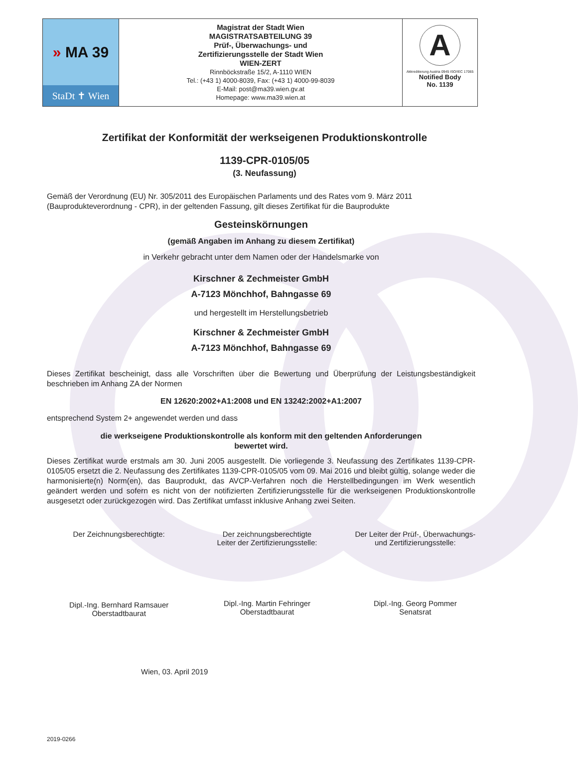» MA 39
StaDt ✝ Wien
Magistrat der Stadt Wien
MAGISTRATSABTEILUNG 39
Prüf-, Überwachungs- und
Zertifizierungsstelle der Stadt Wien
WIEN-ZERT
Rinnböckstraße 15/2, A-1110 WIEN
Tel.: (+43 1) 4000-8039, Fax: (+43 1) 4000-99-8039
E-Mail: post@ma39.wien.gv.at
Homepage: www.ma39.wien.at
A
Akkreditierung Austria 0945 ISO/IEC 17065
Notified Body
No. 1139
Zertifikat der Konformität der werkseigenen Produktionskontrolle
1139-CPR-0105/05
(3. Neufassung)
Gemäß der Verordnung (EU) Nr. 305/2011 des Europäischen Parlaments und des Rates vom 9. März 2011 (Bauprodukteverordnung - CPR), in der geltenden Fassung, gilt dieses Zertifikat für die Bauprodukte
Gesteinskörnungen
(gemäß Angaben im Anhang zu diesem Zertifikat)
in Verkehr gebracht unter dem Namen oder der Handelsmarke von
Kirschner & Zechmeister GmbH
A-7123 Mönchhof, Bahngasse 69
und hergestellt im Herstellungsbetrieb
Kirschner & Zechmeister GmbH
A-7123 Mönchhof, Bahngasse 69
Dieses Zertifikat bescheinigt, dass alle Vorschriften über die Bewertung und Überprüfung der Leistungsbeständigkeit beschrieben im Anhang ZA der Normen
EN 12620:2002+A1:2008 und EN 13242:2002+A1:2007
entsprechend System 2+ angewendet werden und dass
die werkseigene Produktionskontrolle als konform mit den geltenden Anforderungen
bewertet wird.
Dieses Zertifikat wurde erstmals am 30. Juni 2005 ausgestellt. Die vorliegende 3. Neufassung des Zertifikates 1139-CPR-0105/05 ersetzt die 2. Neufassung des Zertifikates 1139-CPR-0105/05 vom 09. Mai 2016 und bleibt gültig, solange weder die harmonisierte(n) Norm(en), das Bauprodukt, das AVCP-Verfahren noch die Herstellbedingungen im Werk wesentlich geändert werden und sofern es nicht von der notifizierten Zertifizierungsstelle für die werkseigenen Produktionskontrolle ausgesetzt oder zurückgezogen wird. Das Zertifikat umfasst inklusive Anhang zwei Seiten.
Der Zeichnungsberechtigte:
Dipl.-Ing. Bernhard Ramsauer
Oberstadtbaurat
Der zeichnungsberechtigte
Leiter der Zertifizierungsstelle:
Dipl.-Ing. Martin Fehringer
Oberstadtbaurat
Der Leiter der Prüf-, Überwachungs-
und Zertifizierungsstelle:
Dipl.-Ing. Georg Pommer
Senatsrat
Wien, 03. April 2019
2019-0266